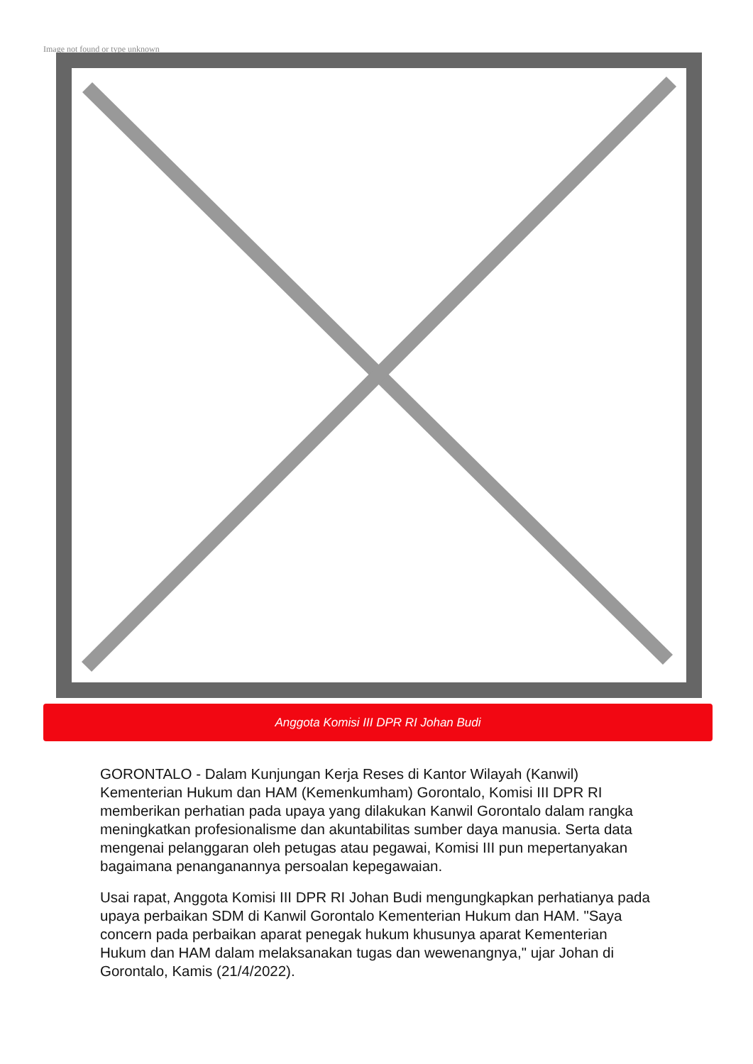Image not found or type unknown
Anggota Komisi III DPR RI Johan Budi
GORONTALO - Dalam Kunjungan Kerja Reses di Kantor Wilayah (Kanwil) Kementerian Hukum dan HAM (Kemenkumham) Gorontalo, Komisi III DPR RI memberikan perhatian pada upaya yang dilakukan Kanwil Gorontalo dalam rangka meningkatkan profesionalisme dan akuntabilitas sumber daya manusia. Serta data mengenai pelanggaran oleh petugas atau pegawai, Komisi III pun mepertanyakan bagaimana penanganannya persoalan kepegawaian.
Usai rapat, Anggota Komisi III DPR RI Johan Budi mengungkapkan perhatianya pada upaya perbaikan SDM di Kanwil Gorontalo Kementerian Hukum dan HAM. "Saya concern pada perbaikan aparat penegak hukum khusunya aparat Kementerian Hukum dan HAM dalam melaksanakan tugas dan wewenangnya," ujar Johan di Gorontalo, Kamis (21/4/2022).